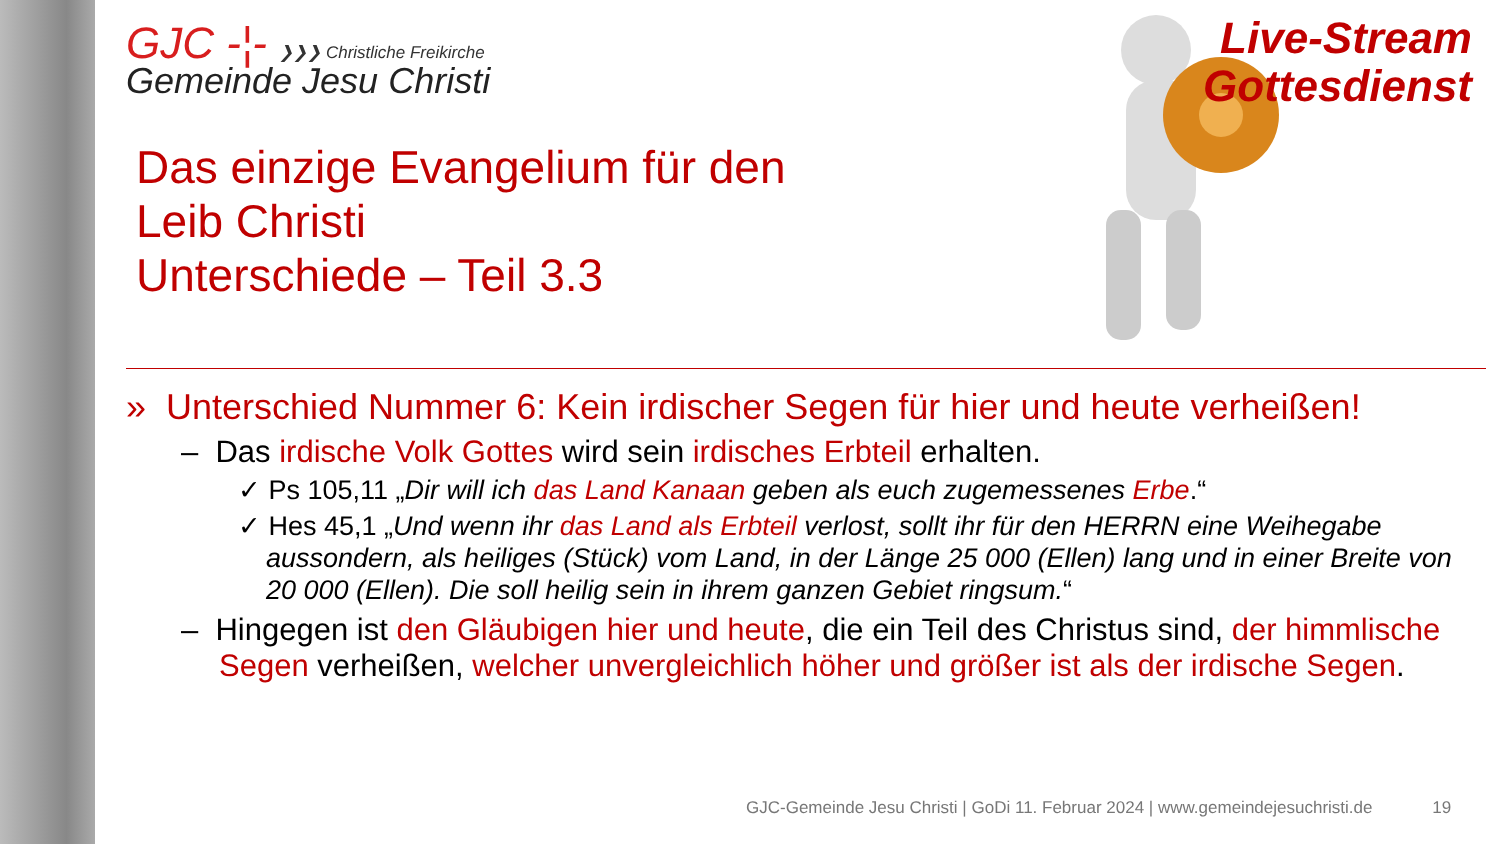GJC -¦- ❯❯❯ Christliche Freikirche
Gemeinde Jesu Christi
Das einzige Evangelium für den
Leib Christi
Unterschiede – Teil 3.3
Live-Stream
Gottesdienst
» Unterschied Nummer 6: Kein irdischer Segen für hier und heute verheißen!
– Das irdische Volk Gottes wird sein irdisches Erbteil erhalten.
✓ Ps 105,11 „Dir will ich das Land Kanaan geben als euch zugemessenes Erbe.“
✓ Hes 45,1 „Und wenn ihr das Land als Erbteil verlost, sollt ihr für den HERRN eine Weihegabe aussondern, als heiliges (Stück) vom Land, in der Länge 25 000 (Ellen) lang und in einer Breite von 20 000 (Ellen). Die soll heilig sein in ihrem ganzen Gebiet ringsum.“
– Hingegen ist den Gläubigen hier und heute, die ein Teil des Christus sind, der himmlische Segen verheißen, welcher unvergleichlich höher und größer ist als der irdische Segen.
GJC-Gemeinde Jesu Christi | GoDi 11. Februar 2024 | www.gemeindejesuchristi.de 19